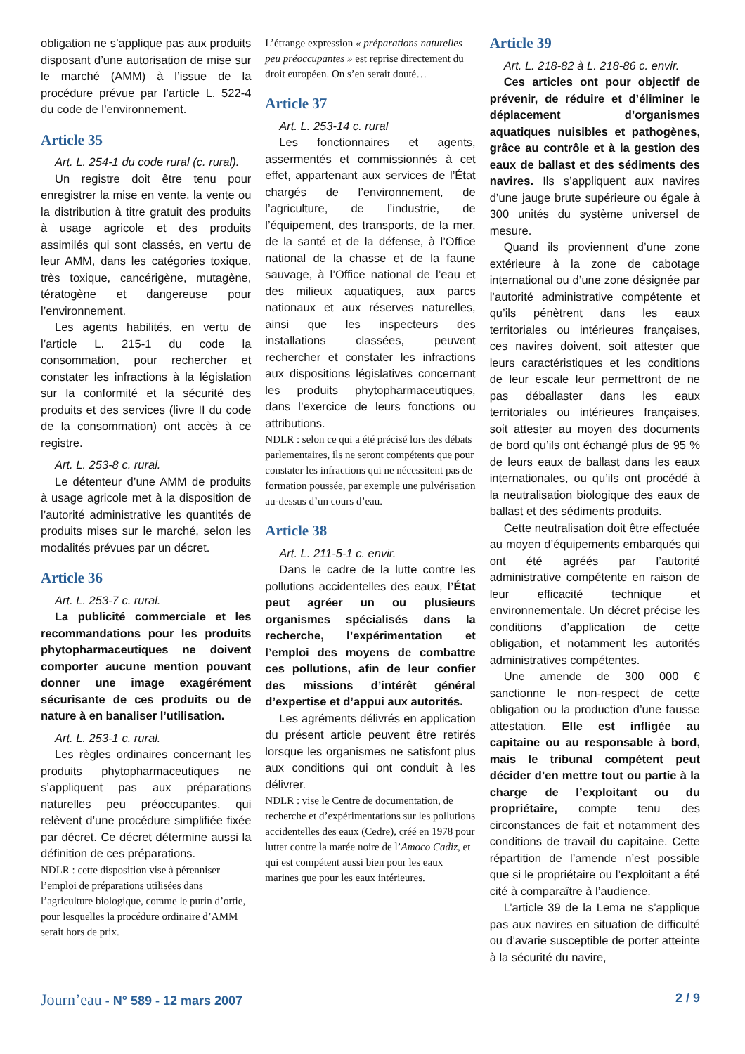obligation ne s’applique pas aux produits disposant d’une autorisation de mise sur le marché (AMM) à l’issue de la procédure prévue par l’article L. 522-4 du code de l’environnement.
Article 35
Art. L. 254-1 du code rural (c. rural).
Un registre doit être tenu pour enregistrer la mise en vente, la vente ou la distribution à titre gratuit des produits à usage agricole et des produits assimilés qui sont classés, en vertu de leur AMM, dans les catégories toxique, très toxique, cancérigène, mutagène, tératogène et dangereuse pour l’environnement.
Les agents habilités, en vertu de l’article L. 215-1 du code la consommation, pour rechercher et constater les infractions à la législation sur la conformité et la sécurité des produits et des services (livre II du code de la consommation) ont accès à ce registre.
Art. L. 253-8 c. rural.
Le détenteur d’une AMM de produits à usage agricole met à la disposition de l’autorité administrative les quantités de produits mises sur le marché, selon les modalités prévues par un décret.
Article 36
Art. L. 253-7 c. rural.
La publicité commerciale et les recommandations pour les produits phytopharmaceutiques ne doivent comporter aucune mention pouvant donner une image exagérément sécurisante de ces produits ou de nature à en banaliser l’utilisation.
Art. L. 253-1 c. rural.
Les règles ordinaires concernant les produits phytopharmaceutiques ne s’appliquent pas aux préparations naturelles peu préoccupantes, qui relèvent d’une procédure simplifiée fixée par décret. Ce décret détermine aussi la définition de ces préparations.
NDLR : cette disposition vise à pérenniser l’emploi de préparations utilisées dans l’agriculture biologique, comme le purin d’ortie, pour lesquelles la procédure ordinaire d’AMM serait hors de prix.
L’étrange expression « préparations naturelles peu préoccupantes » est reprise directement du droit européen. On s’en serait douté…
Article 37
Art. L. 253-14 c. rural
Les fonctionnaires et agents, assermentés et commissionnés à cet effet, appartenant aux services de l’État chargés de l’environnement, de l’agriculture, de l’industrie, de l’équipement, des transports, de la mer, de la santé et de la défense, à l’Office national de la chasse et de la faune sauvage, à l’Office national de l’eau et des milieux aquatiques, aux parcs nationaux et aux réserves naturelles, ainsi que les inspecteurs des installations classées, peuvent rechercher et constater les infractions aux dispositions législatives concernant les produits phytopharmaceutiques, dans l’exercice de leurs fonctions ou attributions.
NDLR : selon ce qui a été précisé lors des débats parlementaires, ils ne seront compétents que pour constater les infractions qui ne nécessitent pas de formation poussée, par exemple une pulvérisation au-dessus d’un cours d’eau.
Article 38
Art. L. 211-5-1 c. envir.
Dans le cadre de la lutte contre les pollutions accidentelles des eaux, l’État peut agréer un ou plusieurs organismes spécialisés dans la recherche, l’expérimentation et l’emploi des moyens de combattre ces pollutions, afin de leur confier des missions d’intérêt général d’expertise et d’appui aux autorités.
Les agréments délivrés en application du présent article peuvent être retirés lorsque les organismes ne satisfont plus aux conditions qui ont conduit à les délivrer.
NDLR : vise le Centre de documentation, de recherche et d’expérimentations sur les pollutions accidentelles des eaux (Cedre), créé en 1978 pour lutter contre la marée noire de l’Amoco Cadiz, et qui est compétent aussi bien pour les eaux marines que pour les eaux intérieures.
Article 39
Art. L. 218-82 à L. 218-86 c. envir.
Ces articles ont pour objectif de prévenir, de réduire et d’éliminer le déplacement d’organismes aquatiques nuisibles et pathogènes, grâce au contrôle et à la gestion des eaux de ballast et des sédiments des navires. Ils s’appliquent aux navires d’une jauge brute supérieure ou égale à 300 unités du système universel de mesure.
Quand ils proviennent d’une zone extérieure à la zone de cabotage international ou d’une zone désignée par l’autorité administrative compétente et qu’ils pénètrent dans les eaux territoriales ou intérieures françaises, ces navires doivent, soit attester que leurs caractéristiques et les conditions de leur escale leur permettront de ne pas déballaster dans les eaux territoriales ou intérieures françaises, soit attester au moyen des documents de bord qu’ils ont échangé plus de 95 % de leurs eaux de ballast dans les eaux internationales, ou qu’ils ont procédé à la neutralisation biologique des eaux de ballast et des sédiments produits.
Cette neutralisation doit être effectuée au moyen d’équipements embarqués qui ont été agréés par l’autorité administrative compétente en raison de leur efficacité technique et environnementale. Un décret précise les conditions d’application de cette obligation, et notamment les autorités administratives compétentes.
Une amende de 300 000 € sanctionne le non-respect de cette obligation ou la production d’une fausse attestation. Elle est infligée au capitaine ou au responsable à bord, mais le tribunal compétent peut décider d’en mettre tout ou partie à la charge de l’exploitant ou du propriétaire, compte tenu des circonstances de fait et notamment des conditions de travail du capitaine. Cette répartition de l’amende n’est possible que si le propriétaire ou l’exploitant a été cité à comparaître à l’audience.
L’article 39 de la Lema ne s’applique pas aux navires en situation de difficulté ou d’avarie susceptible de porter atteinte à la sécurité du navire,
Journ’eau - N° 589 - 12 mars 2007 2 / 9